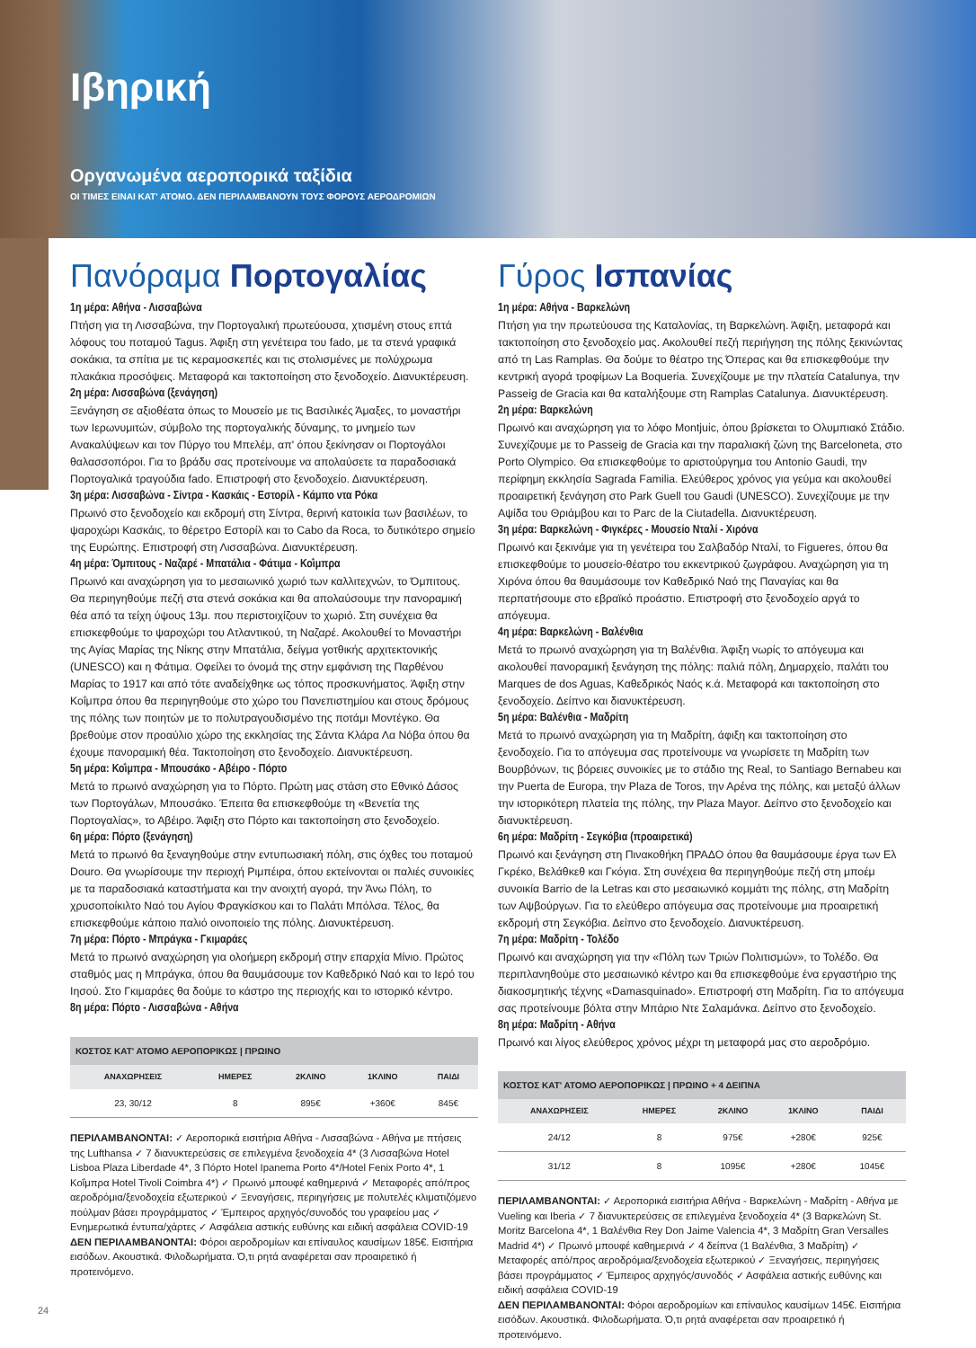Ιβηρική
Οργανωμένα αεροπορικά ταξίδια
ΟΙ ΤΙΜΕΣ ΕΙΝΑΙ ΚΑΤ' ΑΤΟΜΟ. ΔΕΝ ΠΕΡΙΛΑΜΒΑΝΟΥΝ ΤΟΥΣ ΦΟΡΟΥΣ ΑΕΡΟΔΡΟΜΙΩΝ
Πανόραμα Πορτογαλίας
1η μέρα: Αθήνα - Λισσαβώνα
Πτήση για τη Λισσαβώνα, την Πορτογαλική πρωτεύουσα, χτισμένη στους επτά λόφους του ποταμού Tagus. Άφιξη στη γενέτειρα του fado, με τα στενά γραφικά σοκάκια, τα σπίτια με τις κεραμοσκεπές και τις στολισμένες με πολύχρωμα πλακάκια προσόψεις. Μεταφορά και τακτοποίηση στο ξενοδοχείο. Διανυκτέρευση.
2η μέρα: Λισσαβώνα (ξενάγηση)
Ξενάγηση σε αξιοθέατα όπως το Μουσείο με τις Βασιλικές Άμαξες, το μοναστήρι των Ιερωνυμιτών, σύμβολο της πορτογαλικής δύναμης, το μνημείο των Ανακαλύψεων και τον Πύργο του Μπελέμ, απ' όπου ξεκίνησαν οι Πορτογάλοι θαλασσοπόροι. Για το βράδυ σας προτείνουμε να απολαύσετε τα παραδοσιακά Πορτογαλικά τραγούδια fado. Επιστροφή στο ξενοδοχείο. Διανυκτέρευση.
3η μέρα: Λισσαβώνα - Σίντρα - Κασκάις - Εστορίλ - Κάμπο ντα Ρόκα
Πρωινό στο ξενοδοχείο και εκδρομή στη Σίντρα, θερινή κατοικία των βασιλέων, το ψαροχώρι Κασκάις, το θέρετρο Εστορίλ και το Cabo da Roca, το δυτικότερο σημείο της Ευρώπης. Επιστροφή στη Λισσαβώνα. Διανυκτέρευση.
4η μέρα: Όμπιτους - Ναζαρέ - Μπατάλια - Φάτιμα - Κοΐμπρα
Πρωινό και αναχώρηση για το μεσαιωνικό χωριό των καλλιτεχνών, το Όμπιτους. Θα περιηγηθούμε πεζή στα στενά σοκάκια και θα απολαύσουμε την πανοραμική θέα από τα τείχη ύψους 13μ. που περιστοιχίζουν το χωριό. Στη συνέχεια θα επισκεφθούμε το ψαροχώρι του Ατλαντικού, τη Ναζαρέ. Ακολουθεί το Μοναστήρι της Αγίας Μαρίας της Νίκης στην Μπατάλια, δείγμα γοτθικής αρχιτεκτονικής (UNESCO) και η Φάτιμα. Οφείλει το όνομά της στην εμφάνιση της Παρθένου Μαρίας το 1917 και από τότε αναδείχθηκε ως τόπος προσκυνήματος. Άφιξη στην Κοΐμπρα όπου θα περιηγηθούμε στο χώρο του Πανεπιστημίου και στους δρόμους της πόλης των ποιητών με το πολυτραγουδισμένο της ποτάμι Μοντέγκο. Θα βρεθούμε στον προαύλιο χώρο της εκκλησίας της Σάντα Κλάρα Λα Νόβα όπου θα έχουμε πανοραμική θέα. Τακτοποίηση στο ξενοδοχείο. Διανυκτέρευση.
5η μέρα: Κοΐμπρα - Μπουσάκο - Αβέιρο - Πόρτο
Μετά το πρωινό αναχώρηση για το Πόρτο. Πρώτη μας στάση στο Εθνικό Δάσος των Πορτογάλων, Μπουσάκο. Έπειτα θα επισκεφθούμε τη «Βενετία της Πορτογαλίας», το Αβέιρο. Άφιξη στο Πόρτο και τακτοποίηση στο ξενοδοχείο.
6η μέρα: Πόρτο (ξενάγηση)
Μετά το πρωινό θα ξεναγηθούμε στην εντυπωσιακή πόλη, στις όχθες του ποταμού Douro. Θα γνωρίσουμε την περιοχή Ριμπέιρα, όπου εκτείνονται οι παλιές συνοικίες με τα παραδοσιακά καταστήματα και την ανοιχτή αγορά, την Άνω Πόλη, το χρυσοποίκιλτο Ναό του Αγίου Φραγκίσκου και το Παλάτι Μπόλσα. Τέλος, θα επισκεφθούμε κάποιο παλιό οινοποιείο της πόλης. Διανυκτέρευση.
7η μέρα: Πόρτο - Μπράγκα - Γκιμαράες
Μετά το πρωινό αναχώρηση για ολοήμερη εκδρομή στην επαρχία Μίνιο. Πρώτος σταθμός μας η Μπράγκα, όπου θα θαυμάσουμε τον Καθεδρικό Ναό και το Ιερό του Ιησού. Στο Γκιμαράες θα δούμε το κάστρο της περιοχής και το ιστορικό κέντρο.
8η μέρα: Πόρτο - Λισσαβώνα - Αθήνα
| ΚΟΣΤΟΣ ΚΑΤ' ΑΤΟΜΟ ΑΕΡΟΠΟΡΙΚΩΣ / ΠΡΩΙΝΟ | | | | |
| --- | --- | --- | --- | --- |
| ΑΝΑΧΩΡΗΣΕΙΣ | ΗΜΕΡΕΣ | 2ΚΛΙΝΟ | 1ΚΛΙΝΟ | ΠΑΙΔΙ |
| 23, 30/12 | 8 | 895€ | +360€ | 845€ |
ΠΕΡΙΛΑΜΒΑΝΟΝΤΑΙ: ✓ Αεροπορικά εισιτήρια Αθήνα - Λισσαβώνα - Αθήνα με πτήσεις της Lufthansa ✓ 7 διανυκτερεύσεις σε επιλεγμένα ξενοδοχεία 4* (3 Λισσαβώνα Hotel Lisboa Plaza Liberdade 4*, 3 Πόρτο Hotel Ipanema Porto 4*/Hotel Fenix Porto 4*, 1 Κοΐμπρα Hotel Tivoli Coimbra 4*) ✓ Πρωινό μπουφέ καθημερινά ✓ Μεταφορές από/προς αεροδρόμια/ξενοδοχεία εξωτερικού ✓ Ξεναγήσεις, περιηγήσεις με πολυτελές κλιματιζόμενο πούλμαν βάσει προγράμματος ✓ Έμπειρος αρχηγός/συνοδός του γραφείου μας ✓ Ενημερωτικά έντυπα/χάρτες ✓ Ασφάλεια αστικής ευθύνης και ειδική ασφάλεια COVID-19
ΔΕΝ ΠΕΡΙΛΑΜΒΑΝΟΝΤΑΙ: Φόροι αεροδρομίων και επίναυλος καυσίμων 185€. Εισιτήρια εισόδων. Ακουστικά. Φιλοδωρήματα. Ό,τι ρητά αναφέρεται σαν προαιρετικό ή προτεινόμενο.
Γύρος Ισπανίας
1η μέρα: Αθήνα - Βαρκελώνη
Πτήση για την πρωτεύουσα της Καταλονίας, τη Βαρκελώνη. Άφιξη, μεταφορά και τακτοποίηση στο ξενοδοχείο μας. Ακολουθεί πεζή περιήγηση της πόλης ξεκινώντας από τη Las Ramplas. Θα δούμε το θέατρο της Όπερας και θα επισκεφθούμε την κεντρική αγορά τροφίμων La Boqueria. Συνεχίζουμε με την πλατεία Catalunya, την Passeig de Gracia και θα καταλήξουμε στη Ramplas Catalunya. Διανυκτέρευση.
2η μέρα: Βαρκελώνη
Πρωινό και αναχώρηση για το λόφο Montjuic, όπου βρίσκεται το Ολυμπιακό Στάδιο. Συνεχίζουμε με το Passeig de Gracia και την παραλιακή ζώνη της Barceloneta, στο Porto Olympico. Θα επισκεφθούμε το αριστούργημα του Antonio Gaudi, την περίφημη εκκλησία Sagrada Familia. Ελεύθερος χρόνος για γεύμα και ακολουθεί προαιρετική ξενάγηση στο Park Guell του Gaudi (UNESCO). Συνεχίζουμε με την Αψίδα του Θριάμβου και το Parc de la Ciutadella. Διανυκτέρευση.
3η μέρα: Βαρκελώνη - Φιγκέρες - Μουσείο Νταλί - Χιρόνα
Πρωινό και ξεκινάμε για τη γενέτειρα του Σαλβαδόρ Νταλί, το Figueres, όπου θα επισκεφθούμε το μουσείο-θέατρο του εκκεντρικού ζωγράφου. Αναχώρηση για τη Χιρόνα όπου θα θαυμάσουμε τον Καθεδρικό Ναό της Παναγίας και θα περπατήσουμε στο εβραϊκό προάστιο. Επιστροφή στο ξενοδοχείο αργά το απόγευμα.
4η μέρα: Βαρκελώνη - Βαλένθια
Μετά το πρωινό αναχώρηση για τη Βαλένθια. Άφιξη νωρίς το απόγευμα και ακολουθεί πανοραμική ξενάγηση της πόλης: παλιά πόλη, Δημαρχείο, παλάτι του Marques de dos Aguas, Καθεδρικός Ναός κ.ά. Μεταφορά και τακτοποίηση στο ξενοδοχείο. Δείπνο και διανυκτέρευση.
5η μέρα: Βαλένθια - Μαδρίτη
Μετά το πρωινό αναχώρηση για τη Μαδρίτη, άφιξη και τακτοποίηση στο ξενοδοχείο. Για το απόγευμα σας προτείνουμε να γνωρίσετε τη Μαδρίτη των Βουρβόνων, τις βόρειες συνοικίες με το στάδιο της Real, το Santiago Bernabeu και την Puerta de Europa, την Plaza de Toros, την Αρένα της πόλης, και μεταξύ άλλων την ιστορικότερη πλατεία της πόλης, την Plaza Mayor. Δείπνο στο ξενοδοχείο και διανυκτέρευση.
6η μέρα: Μαδρίτη - Σεγκόβια (προαιρετικά)
Πρωινό και ξενάγηση στη Πινακοθήκη ΠΡΑΔΟ όπου θα θαυμάσουμε έργα των Ελ Γκρέκο, Βελάθκεθ και Γκόγια. Στη συνέχεια θα περιηγηθούμε πεζή στη μποέμ συνοικία Barrio de la Letras και στο μεσαιωνικό κομμάτι της πόλης, στη Μαδρίτη των Αψβούργων. Για το ελεύθερο απόγευμα σας προτείνουμε μια προαιρετική εκδρομή στη Σεγκόβια. Δείπνο στο ξενοδοχείο. Διανυκτέρευση.
7η μέρα: Μαδρίτη - Τολέδο
Πρωινό και αναχώρηση για την «Πόλη των Τριών Πολιτισμών», το Τολέδο. Θα περιπλανηθούμε στο μεσαιωνικό κέντρο και θα επισκεφθούμε ένα εργαστήριο της διακοσμητικής τέχνης «Damasquinado». Επιστροφή στη Μαδρίτη. Για το απόγευμα σας προτείνουμε βόλτα στην Μπάριο Ντε Σαλαμάνκα. Δείπνο στο ξενοδοχείο.
8η μέρα: Μαδρίτη - Αθήνα
Πρωινό και λίγος ελεύθερος χρόνος μέχρι τη μεταφορά μας στο αεροδρόμιο.
| ΚΟΣΤΟΣ ΚΑΤ' ΑΤΟΜΟ ΑΕΡΟΠΟΡΙΚΩΣ / ΠΡΩΙΝΟ + 4 ΔΕΙΠΝΑ | | | | |
| --- | --- | --- | --- | --- |
| ΑΝΑΧΩΡΗΣΕΙΣ | ΗΜΕΡΕΣ | 2ΚΛΙΝΟ | 1ΚΛΙΝΟ | ΠΑΙΔΙ |
| 24/12 | 8 | 975€ | +280€ | 925€ |
| 31/12 | 8 | 1095€ | +280€ | 1045€ |
ΠΕΡΙΛΑΜΒΑΝΟΝΤΑΙ: ✓ Αεροπορικά εισιτήρια Αθήνα - Βαρκελώνη - Μαδρίτη - Αθήνα με Vueling και Iberia ✓ 7 διανυκτερεύσεις σε επιλεγμένα ξενοδοχεία 4* (3 Βαρκελώνη St. Moritz Barcelona 4*, 1 Βαλένθια Rey Don Jaime Valencia 4*, 3 Μαδρίτη Gran Versalles Madrid 4*) ✓ Πρωινό μπουφέ καθημερινά ✓ 4 δείπνα (1 Βαλένθια, 3 Μαδρίτη) ✓ Μεταφορές από/προς αεροδρόμια/ξενοδοχεία εξωτερικού ✓ Ξεναγήσεις, περιηγήσεις βάσει προγράμματος ✓ Έμπειρος αρχηγός/συνοδός ✓ Ασφάλεια αστικής ευθύνης και ειδική ασφάλεια COVID-19
ΔΕΝ ΠΕΡΙΛΑΜΒΑΝΟΝΤΑΙ: Φόροι αεροδρομίων και επίναυλος καυσίμων 145€. Εισιτήρια εισόδων. Ακουστικά. Φιλοδωρήματα. Ό,τι ρητά αναφέρεται σαν προαιρετικό ή προτεινόμενο.
24